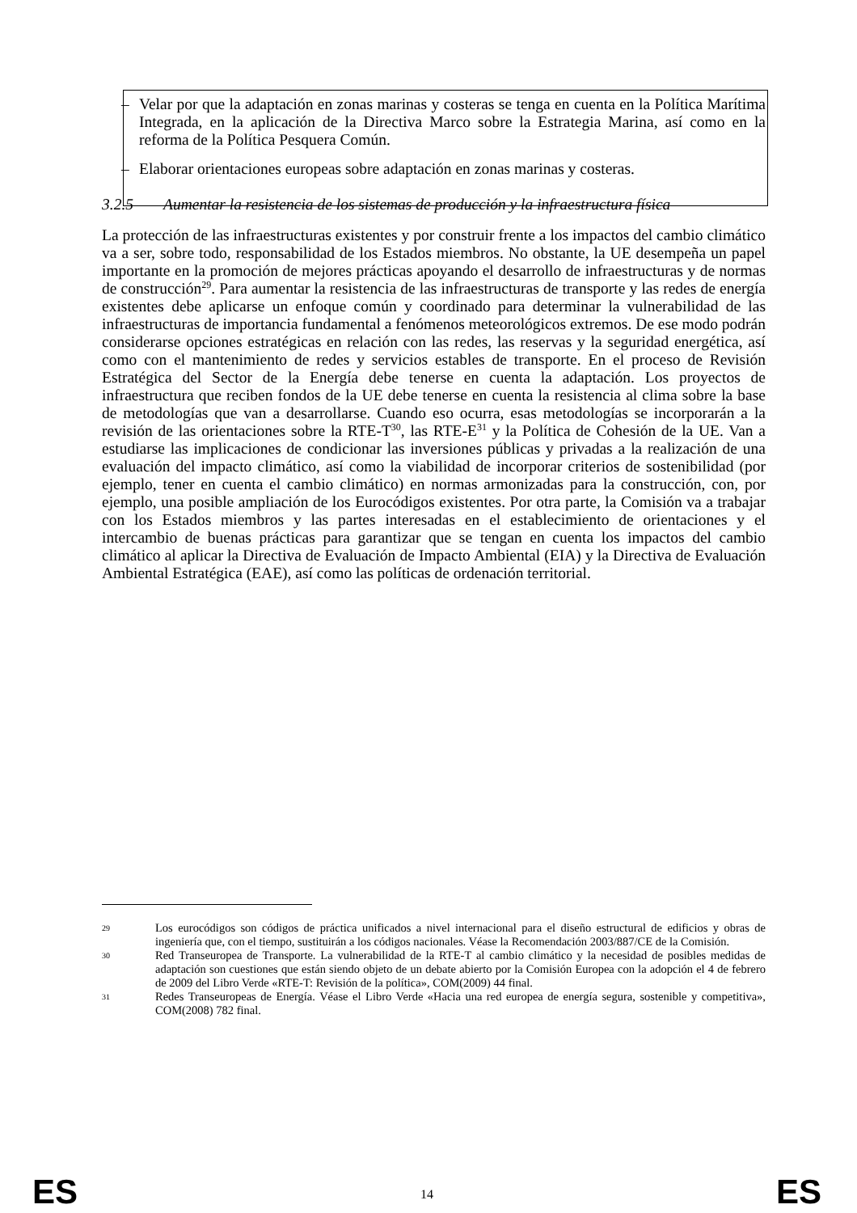– Velar por que la adaptación en zonas marinas y costeras se tenga en cuenta en la Política Marítima Integrada, en la aplicación de la Directiva Marco sobre la Estrategia Marina, así como en la reforma de la Política Pesquera Común.
– Elaborar orientaciones europeas sobre adaptación en zonas marinas y costeras.
3.2.5 Aumentar la resistencia de los sistemas de producción y la infraestructura física
La protección de las infraestructuras existentes y por construir frente a los impactos del cambio climático va a ser, sobre todo, responsabilidad de los Estados miembros. No obstante, la UE desempeña un papel importante en la promoción de mejores prácticas apoyando el desarrollo de infraestructuras y de normas de construcción<sup>29</sup>. Para aumentar la resistencia de las infraestructuras de transporte y las redes de energía existentes debe aplicarse un enfoque común y coordinado para determinar la vulnerabilidad de las infraestructuras de importancia fundamental a fenómenos meteorológicos extremos. De ese modo podrán considerarse opciones estratégicas en relación con las redes, las reservas y la seguridad energética, así como con el mantenimiento de redes y servicios estables de transporte. En el proceso de Revisión Estratégica del Sector de la Energía debe tenerse en cuenta la adaptación. Los proyectos de infraestructura que reciben fondos de la UE debe tenerse en cuenta la resistencia al clima sobre la base de metodologías que van a desarrollarse. Cuando eso ocurra, esas metodologías se incorporarán a la revisión de las orientaciones sobre la RTE-T<sup>30</sup>, las RTE-E<sup>31</sup> y la Política de Cohesión de la UE. Van a estudiarse las implicaciones de condicionar las inversiones públicas y privadas a la realización de una evaluación del impacto climático, así como la viabilidad de incorporar criterios de sostenibilidad (por ejemplo, tener en cuenta el cambio climático) en normas armonizadas para la construcción, con, por ejemplo, una posible ampliación de los Eurocódigos existentes. Por otra parte, la Comisión va a trabajar con los Estados miembros y las partes interesadas en el establecimiento de orientaciones y el intercambio de buenas prácticas para garantizar que se tengan en cuenta los impactos del cambio climático al aplicar la Directiva de Evaluación de Impacto Ambiental (EIA) y la Directiva de Evaluación Ambiental Estratégica (EAE), así como las políticas de ordenación territorial.
29
Los eurocódigos son códigos de práctica unificados a nivel internacional para el diseño estructural de edificios y obras de ingeniería que, con el tiempo, sustituirán a los códigos nacionales. Véase la Recomendación 2003/887/CE de la Comisión.
30
Red Transeuropea de Transporte. La vulnerabilidad de la RTE-T al cambio climático y la necesidad de posibles medidas de adaptación son cuestiones que están siendo objeto de un debate abierto por la Comisión Europea con la adopción el 4 de febrero de 2009 del Libro Verde «RTE-T: Revisión de la política», COM(2009) 44 final.
31
Redes Transeuropeas de Energía. Véase el Libro Verde «Hacia una red europea de energía segura, sostenible y competitiva», COM(2008) 782 final.
ES 14 ES